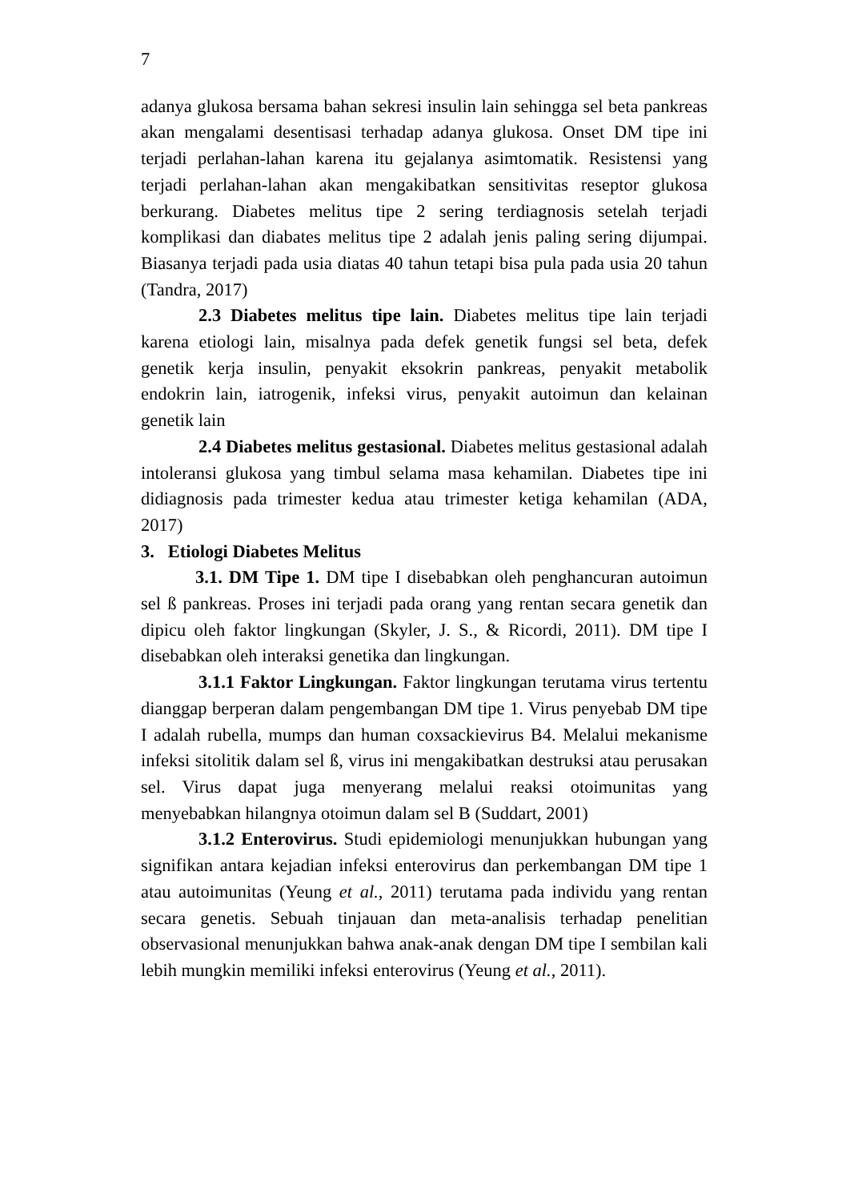7
adanya glukosa bersama bahan sekresi insulin lain sehingga sel beta pankreas akan mengalami desentisasi terhadap adanya glukosa. Onset DM tipe ini terjadi perlahan-lahan karena itu gejalanya asimtomatik. Resistensi yang terjadi perlahan-lahan akan mengakibatkan sensitivitas reseptor glukosa berkurang. Diabetes melitus tipe 2 sering terdiagnosis setelah terjadi komplikasi dan diabates melitus tipe 2 adalah jenis paling sering dijumpai. Biasanya terjadi pada usia diatas 40 tahun tetapi bisa pula pada usia 20 tahun (Tandra, 2017)
2.3 Diabetes melitus tipe lain. Diabetes melitus tipe lain terjadi karena etiologi lain, misalnya pada defek genetik fungsi sel beta, defek genetik kerja insulin, penyakit eksokrin pankreas, penyakit metabolik endokrin lain, iatrogenik, infeksi virus, penyakit autoimun dan kelainan genetik lain
2.4 Diabetes melitus gestasional. Diabetes melitus gestasional adalah intoleransi glukosa yang timbul selama masa kehamilan. Diabetes tipe ini didiagnosis pada trimester kedua atau trimester ketiga kehamilan (ADA, 2017)
3. Etiologi Diabetes Melitus
3.1. DM Tipe 1. DM tipe I disebabkan oleh penghancuran autoimun sel ß pankreas. Proses ini terjadi pada orang yang rentan secara genetik dan dipicu oleh faktor lingkungan (Skyler, J. S., & Ricordi, 2011). DM tipe I disebabkan oleh interaksi genetika dan lingkungan.
3.1.1 Faktor Lingkungan. Faktor lingkungan terutama virus tertentu dianggap berperan dalam pengembangan DM tipe 1. Virus penyebab DM tipe I adalah rubella, mumps dan human coxsackievirus B4. Melalui mekanisme infeksi sitolitik dalam sel ß, virus ini mengakibatkan destruksi atau perusakan sel. Virus dapat juga menyerang melalui reaksi otoimunitas yang menyebabkan hilangnya otoimun dalam sel B (Suddart, 2001)
3.1.2 Enterovirus. Studi epidemiologi menunjukkan hubungan yang signifikan antara kejadian infeksi enterovirus dan perkembangan DM tipe 1 atau autoimunitas (Yeung et al., 2011) terutama pada individu yang rentan secara genetis. Sebuah tinjauan dan meta-analisis terhadap penelitian observasional menunjukkan bahwa anak-anak dengan DM tipe I sembilan kali lebih mungkin memiliki infeksi enterovirus (Yeung et al., 2011).